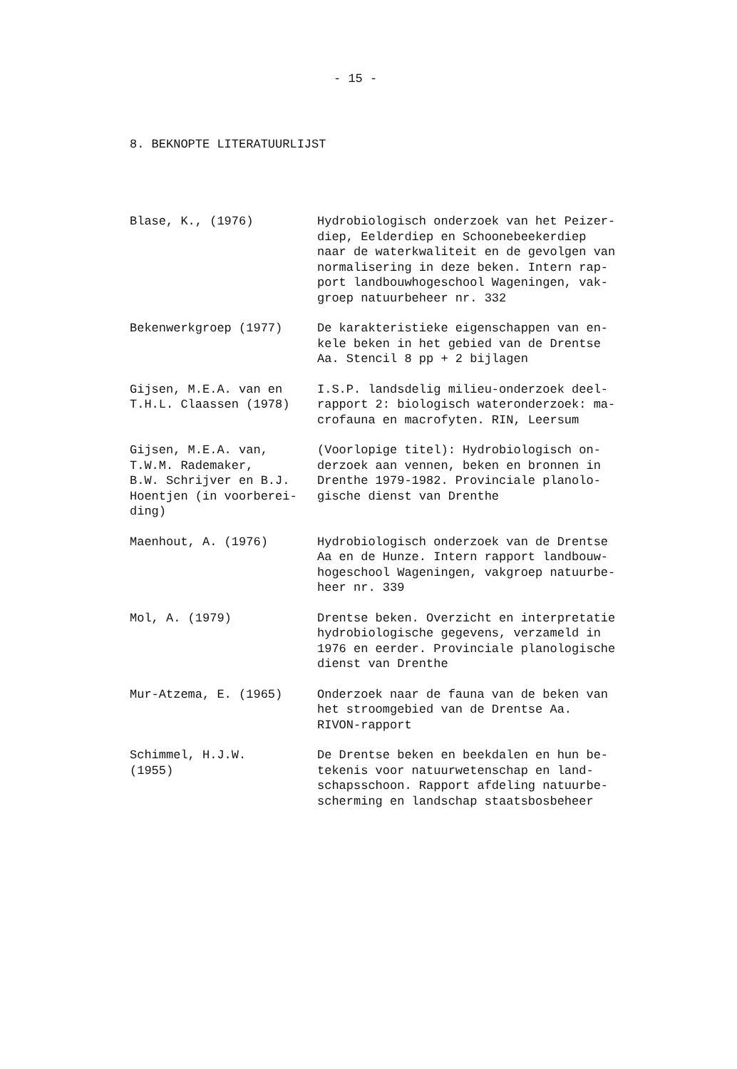- 15 -
8. BEKNOPTE LITERATUURLIJST
| Blase, K., (1976) | Hydrobiologisch onderzoek van het Peizer- diep, Eelderdiep en Schoonebeekerdiep naar de waterkwaliteit en de gevolgen van normalisering in deze beken. Intern rap- port landbouwhogeschool Wageningen, vak- groep natuurbeheer nr. 332 |
| Bekenwerkgroep (1977) | De karakteristieke eigenschappen van en- kele beken in het gebied van de Drentse Aa. Stencil 8 pp + 2 bijlagen |
| Gijsen, M.E.A. van en T.H.L. Claassen (1978) | I.S.P. landsdelig milieu-onderzoek deel- rapport 2: biologisch wateronderzoek: ma- crofauna en macrofyten. RIN, Leersum |
| Gijsen, M.E.A. van, T.W.M. Rademaker, B.W. Schrijver en B.J. Hoentjen (in voorberei- ding) | (Voorlopige titel): Hydrobiologisch on- derzoek aan vennen, beken en bronnen in Drenthe 1979-1982. Provinciale planolo- gische dienst van Drenthe |
| Maenhout, A. (1976) | Hydrobiologisch onderzoek van de Drentse Aa en de Hunze. Intern rapport landbouw- hogeschool Wageningen, vakgroep natuurbe- heer nr. 339 |
| Mol, A. (1979) | Drentse beken. Overzicht en interpretatie hydrobiologische gegevens, verzameld in 1976 en eerder. Provinciale planologische dienst van Drenthe |
| Mur-Atzema, E. (1965) | Onderzoek naar de fauna van de beken van het stroomgebied van de Drentse Aa. RIVON-rapport |
| Schimmel, H.J.W. (1955) | De Drentse beken en beekdalen en hun be- tekenis voor natuurwetenschap en land- schapsschoon. Rapport afdeling natuurbe- scherming en landschap staatsbosbeheer |